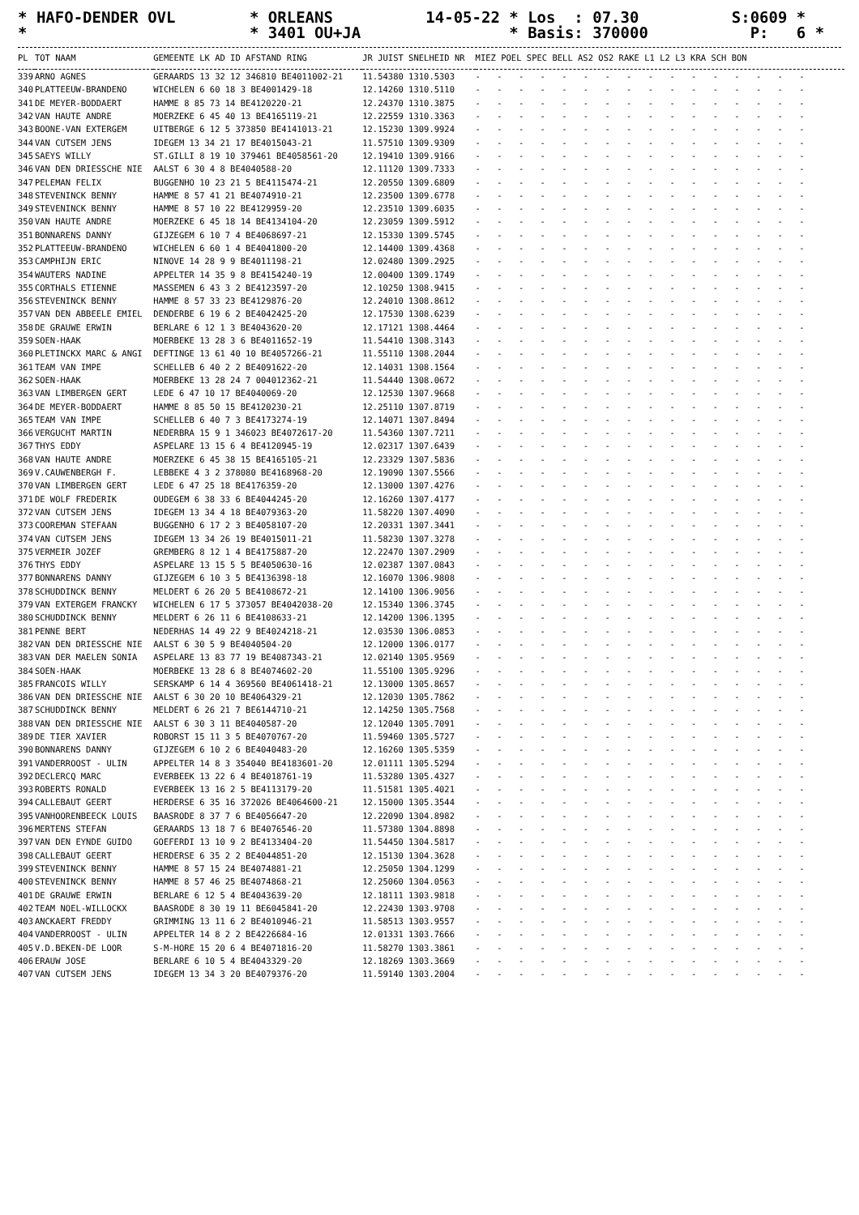* HAFO-DENDER OVL * ORLEANS 14-05-22 * Los : 07.30 S:0609 * * * 3401 OU+JA * Basis: 370000 P: 6 *
| PL | TOT NAAM | GEMEENTE LK AD ID AFSTAND RING | JR JUIST SNELHEID NR | MIEZ POEL SPEC BELL AS2 OS2 RAKE L1 L2 L3 KRA SCH BON |
| --- | --- | --- | --- | --- |
| 339 | ARNO AGNES | GERAARDS 13 32 12 346810 BE4011002-21 | 11.54380 1310.5303 | - - - - - - - - - - - - - - - - |
| 340 | PLATTEEUW-BRANDENO | WICHELEN 6 60 18 3 BE4001429-18 | 12.14260 1310.5110 | - - - - - - - - - - - - - - - - |
| 341 | DE MEYER-BODDAERT | HAMME 8 85 73 14 BE4120220-21 | 12.24370 1310.3875 | - - - - - - - - - - - - - - - - |
| 342 | VAN HAUTE ANDRE | MOERZEKE 6 45 40 13 BE4165119-21 | 12.22559 1310.3363 | - - - - - - - - - - - - - - - - |
| 343 | BOONE-VAN EXTERGEM | UITBERGE 6 12 5 373850 BE4141013-21 | 12.15230 1309.9924 | - - - - - - - - - - - - - - - - |
| 344 | VAN CUTSEM JENS | IDEGEM 13 34 21 17 BE4015043-21 | 11.57510 1309.9309 | - - - - - - - - - - - - - - - - |
| 345 | SAEYS WILLY | ST.GILLI 8 19 10 379461 BE4058561-20 | 12.19410 1309.9166 | - - - - - - - - - - - - - - - - |
| 346 | VAN DEN DRIESSCHE NIE | AALST 6 30 4 8 BE4040588-20 | 12.11120 1309.7333 | - - - - - - - - - - - - - - - - |
| 347 | PELEMAN FELIX | BUGGENHO 10 23 21 5 BE4115474-21 | 12.20550 1309.6809 | - - - - - - - - - - - - - - - - |
| 348 | STEVENINCK BENNY | HAMME 8 57 41 21 BE4074910-21 | 12.23500 1309.6778 | - - - - - - - - - - - - - - - - |
| 349 | STEVENINCK BENNY | HAMME 8 57 10 22 BE4129959-20 | 12.23510 1309.6035 | - - - - - - - - - - - - - - - - |
| 350 | VAN HAUTE ANDRE | MOERZEKE 6 45 18 14 BE4134104-20 | 12.23059 1309.5912 | - - - - - - - - - - - - - - - - |
| 351 | BONNARENS DANNY | GIJZEGEM 6 10 7 4 BE4068697-21 | 12.15330 1309.5745 | - - - - - - - - - - - - - - - - |
| 352 | PLATTEEUW-BRANDENO | WICHELEN 6 60 1 4 BE4041800-20 | 12.14400 1309.4368 | - - - - - - - - - - - - - - - - |
| 353 | CAMPHIJN ERIC | NINOVE 14 28 9 9 BE4011198-21 | 12.02480 1309.2925 | - - - - - - - - - - - - - - - - |
| 354 | WAUTERS NADINE | APPELTER 14 35 9 8 BE4154240-19 | 12.00400 1309.1749 | - - - - - - - - - - - - - - - - |
| 355 | CORTHALS ETIENNE | MASSEMEN 6 43 3 2 BE4123597-20 | 12.10250 1308.9415 | - - - - - - - - - - - - - - - - |
| 356 | STEVENINCK BENNY | HAMME 8 57 33 23 BE4129876-20 | 12.24010 1308.8612 | - - - - - - - - - - - - - - - - |
| 357 | VAN DEN ABBEELE EMIEL | DENDERBE 6 19 6 2 BE4042425-20 | 12.17530 1308.6239 | - - - - - - - - - - - - - - - - |
| 358 | DE GRAUWE ERWIN | BERLARE 6 12 1 3 BE4043620-20 | 12.17121 1308.4464 | - - - - - - - - - - - - - - - - |
| 359 | SOEN-HAAK | MOERBEKE 13 28 3 6 BE4011652-19 | 11.54410 1308.3143 | - - - - - - - - - - - - - - - - |
| 360 | PLETINCKX MARC & ANGI | DEFTINGE 13 61 40 10 BE4057266-21 | 11.55110 1308.2044 | - - - - - - - - - - - - - - - - |
| 361 | TEAM VAN IMPE | SCHELLEB 6 40 2 2 BE4091622-20 | 12.14031 1308.1564 | - - - - - - - - - - - - - - - - |
| 362 | SOEN-HAAK | MOERBEKE 13 28 24 7 004012362-21 | 11.54440 1308.0672 | - - - - - - - - - - - - - - - - |
| 363 | VAN LIMBERGEN GERT | LEDE 6 47 10 17 BE4040069-20 | 12.12530 1307.9668 | - - - - - - - - - - - - - - - - |
| 364 | DE MEYER-BODDAERT | HAMME 8 85 50 15 BE4120230-21 | 12.25110 1307.8719 | - - - - - - - - - - - - - - - - |
| 365 | TEAM VAN IMPE | SCHELLEB 6 40 7 3 BE4173274-19 | 12.14071 1307.8494 | - - - - - - - - - - - - - - - - |
| 366 | VERGUCHT MARTIN | NEDERBRA 15 9 1 346023 BE4072617-20 | 11.54360 1307.7211 | - - - - - - - - - - - - - - - - |
| 367 | THYS EDDY | ASPELARE 13 15 6 4 BE4120945-19 | 12.02317 1307.6439 | - - - - - - - - - - - - - - - - |
| 368 | VAN HAUTE ANDRE | MOERZEKE 6 45 38 15 BE4165105-21 | 12.23329 1307.5836 | - - - - - - - - - - - - - - - - |
| 369 | V.CAUWENBERGH F. | LEBBEKE 4 3 2 378080 BE4168968-20 | 12.19090 1307.5566 | - - - - - - - - - - - - - - - - |
| 370 | VAN LIMBERGEN GERT | LEDE 6 47 25 18 BE4176359-20 | 12.13000 1307.4276 | - - - - - - - - - - - - - - - - |
| 371 | DE WOLF FREDERIK | OUDEGEM 6 38 33 6 BE4044245-20 | 12.16260 1307.4177 | - - - - - - - - - - - - - - - - |
| 372 | VAN CUTSEM JENS | IDEGEM 13 34 4 18 BE4079363-20 | 11.58220 1307.4090 | - - - - - - - - - - - - - - - - |
| 373 | COOREMAN STEFAAN | BUGGENHO 6 17 2 3 BE4058107-20 | 12.20331 1307.3441 | - - - - - - - - - - - - - - - - |
| 374 | VAN CUTSEM JENS | IDEGEM 13 34 26 19 BE4015011-21 | 11.58230 1307.3278 | - - - - - - - - - - - - - - - - |
| 375 | VERMEIR JOZEF | GREMBERG 8 12 1 4 BE4175887-20 | 12.22470 1307.2909 | - - - - - - - - - - - - - - - - |
| 376 | THYS EDDY | ASPELARE 13 15 5 5 BE4050630-16 | 12.02387 1307.0843 | - - - - - - - - - - - - - - - - |
| 377 | BONNARENS DANNY | GIJZEGEM 6 10 3 5 BE4136398-18 | 12.16070 1306.9808 | - - - - - - - - - - - - - - - - |
| 378 | SCHUDDINCK BENNY | MELDERT 6 26 20 5 BE4108672-21 | 12.14100 1306.9056 | - - - - - - - - - - - - - - - - |
| 379 | VAN EXTERGEM FRANCKY | WICHELEN 6 17 5 373057 BE4042038-20 | 12.15340 1306.3745 | - - - - - - - - - - - - - - - - |
| 380 | SCHUDDINCK BENNY | MELDERT 6 26 11 6 BE4108633-21 | 12.14200 1306.1395 | - - - - - - - - - - - - - - - - |
| 381 | PENNE BERT | NEDERHAS 14 49 22 9 BE4024218-21 | 12.03530 1306.0853 | - - - - - - - - - - - - - - - - |
| 382 | VAN DEN DRIESSCHE NIE | AALST 6 30 5 9 BE4040504-20 | 12.12000 1306.0177 | - - - - - - - - - - - - - - - - |
| 383 | VAN DER MAELEN SONIA | ASPELARE 13 83 77 19 BE4087343-21 | 12.02140 1305.9569 | - - - - - - - - - - - - - - - - |
| 384 | SOEN-HAAK | MOERBEKE 13 28 6 8 BE4074602-20 | 11.55100 1305.9296 | - - - - - - - - - - - - - - - - |
| 385 | FRANCOIS WILLY | SERSKAMP 6 14 4 369560 BE4061418-21 | 12.13000 1305.8657 | - - - - - - - - - - - - - - - - |
| 386 | VAN DEN DRIESSCHE NIE | AALST 6 30 20 10 BE4064329-21 | 12.12030 1305.7862 | - - - - - - - - - - - - - - - - |
| 387 | SCHUDDINCK BENNY | MELDERT 6 26 21 7 BE6144710-21 | 12.14250 1305.7568 | - - - - - - - - - - - - - - - - |
| 388 | VAN DEN DRIESSCHE NIE | AALST 6 30 3 11 BE4040587-20 | 12.12040 1305.7091 | - - - - - - - - - - - - - - - - |
| 389 | DE TIER XAVIER | ROBORST 15 11 3 5 BE4070767-20 | 11.59460 1305.5727 | - - - - - - - - - - - - - - - - |
| 390 | BONNARENS DANNY | GIJZEGEM 6 10 2 6 BE4040483-20 | 12.16260 1305.5359 | - - - - - - - - - - - - - - - - |
| 391 | VANDERROOST - ULIN | APPELTER 14 8 3 354040 BE4183601-20 | 12.01111 1305.5294 | - - - - - - - - - - - - - - - - |
| 392 | DECLERCQ MARC | EVERBEEK 13 22 6 4 BE4018761-19 | 11.53280 1305.4327 | - - - - - - - - - - - - - - - - |
| 393 | ROBERTS RONALD | EVERBEEK 13 16 2 5 BE4113179-20 | 11.51581 1305.4021 | - - - - - - - - - - - - - - - - |
| 394 | CALLEBAUT GEERT | HERDERSE 6 35 16 372026 BE4064600-21 | 12.15000 1305.3544 | - - - - - - - - - - - - - - - - |
| 395 | VANHOORENBEECK LOUIS | BAASRODE 8 37 7 6 BE4056647-20 | 12.22090 1304.8982 | - - - - - - - - - - - - - - - - |
| 396 | MERTENS STEFAN | GERAARDS 13 18 7 6 BE4076546-20 | 11.57380 1304.8898 | - - - - - - - - - - - - - - - - |
| 397 | VAN DEN EYNDE GUIDO | GOEFERDI 13 10 9 2 BE4133404-20 | 11.54450 1304.5817 | - - - - - - - - - - - - - - - - |
| 398 | CALLEBAUT GEERT | HERDERSE 6 35 2 2 BE4044851-20 | 12.15130 1304.3628 | - - - - - - - - - - - - - - - - |
| 399 | STEVENINCK BENNY | HAMME 8 57 15 24 BE4074881-21 | 12.25050 1304.1299 | - - - - - - - - - - - - - - - - |
| 400 | STEVENINCK BENNY | HAMME 8 57 46 25 BE4074868-21 | 12.25060 1304.0563 | - - - - - - - - - - - - - - - - |
| 401 | DE GRAUWE ERWIN | BERLARE 6 12 5 4 BE4043639-20 | 12.18111 1303.9818 | - - - - - - - - - - - - - - - - |
| 402 | TEAM NOEL-WILLOCKX | BAASRODE 8 30 19 11 BE6045841-20 | 12.22430 1303.9708 | - - - - - - - - - - - - - - - - |
| 403 | ANCKAERT FREDDY | GRIMMING 13 11 6 2 BE4010946-21 | 11.58513 1303.9557 | - - - - - - - - - - - - - - - - |
| 404 | VANDERROOST - ULIN | APPELTER 14 8 2 2 BE4226684-16 | 12.01331 1303.7666 | - - - - - - - - - - - - - - - - |
| 405 | V.D.BEKEN-DE LOOR | S-M-HORE 15 20 6 4 BE4071816-20 | 11.58270 1303.3861 | - - - - - - - - - - - - - - - - |
| 406 | ERAUW JOSE | BERLARE 6 10 5 4 BE4043329-20 | 12.18269 1303.3669 | - - - - - - - - - - - - - - - - |
| 407 | VAN CUTSEM JENS | IDEGEM 13 34 3 20 BE4079376-20 | 11.59140 1303.2004 | - - - - - - - - - - - - - - - - |